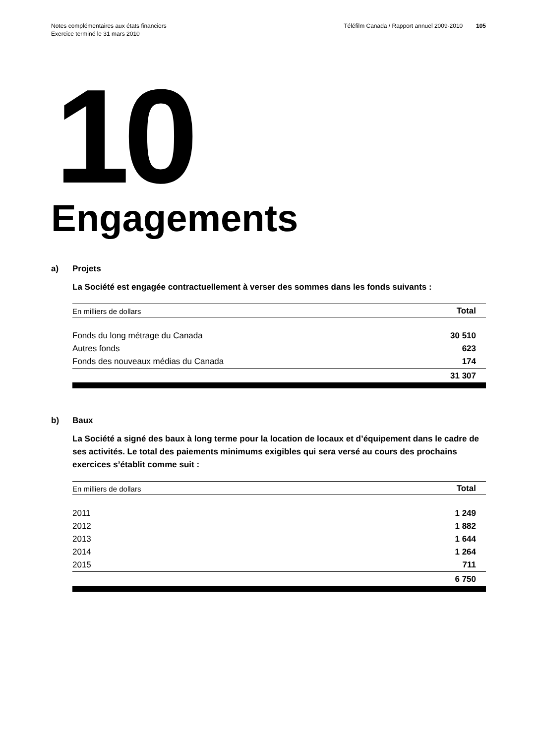Notes complémentaires aux états financiers
Exercice terminé le 31 mars 2010
Téléfilm Canada / Rapport annuel 2009-2010 105
10
Engagements
a) Projets
La Société est engagée contractuellement à verser des sommes dans les fonds suivants :
| En milliers de dollars | Total |
| --- | --- |
| Fonds du long métrage du Canada | 30 510 |
| Autres fonds | 623 |
| Fonds des nouveaux médias du Canada | 174 |
| | 31 307 |
b) Baux
La Société a signé des baux à long terme pour la location de locaux et d’équipement dans le cadre de ses activités. Le total des paiements minimums exigibles qui sera versé au cours des prochains exercices s’établit comme suit :
| En milliers de dollars | Total |
| --- | --- |
| 2011 | 1 249 |
| 2012 | 1 882 |
| 2013 | 1 644 |
| 2014 | 1 264 |
| 2015 | 711 |
| | 6 750 |